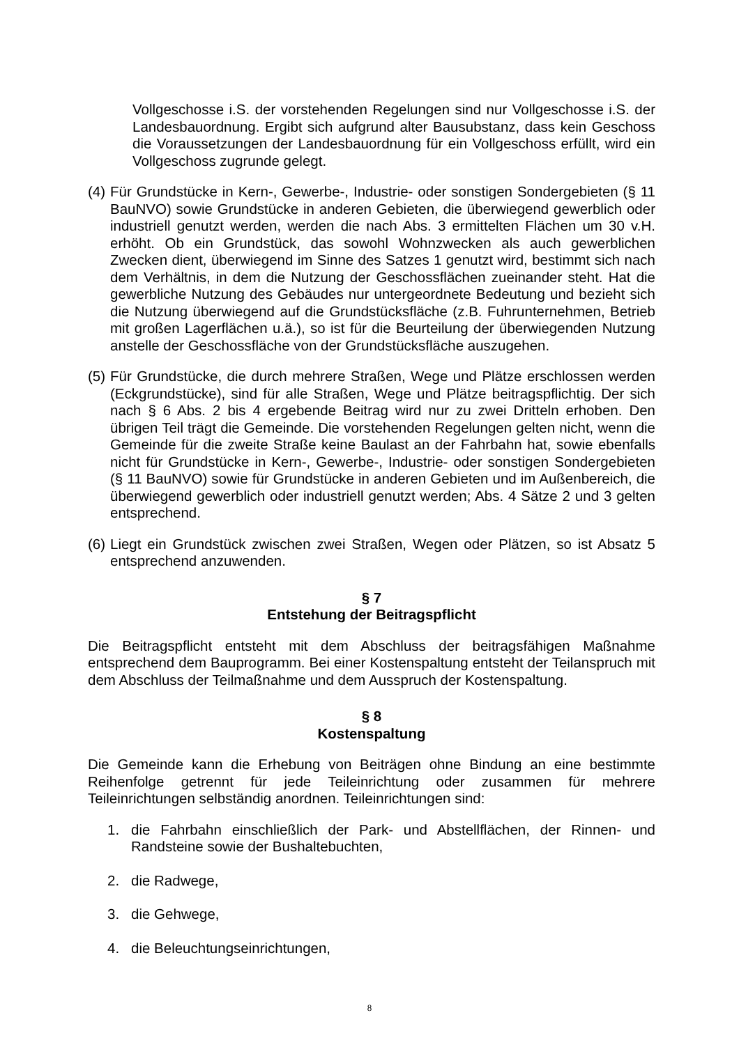Vollgeschosse i.S. der vorstehenden Regelungen sind nur Vollgeschosse i.S. der Landesbauordnung. Ergibt sich aufgrund alter Bausubstanz, dass kein Geschoss die Voraussetzungen der Landesbauordnung für ein Vollgeschoss erfüllt, wird ein Vollgeschoss zugrunde gelegt.
(4) Für Grundstücke in Kern-, Gewerbe-, Industrie- oder sonstigen Sondergebieten (§ 11 BauNVO) sowie Grundstücke in anderen Gebieten, die überwiegend gewerblich oder industriell genutzt werden, werden die nach Abs. 3 ermittelten Flächen um 30 v.H. erhöht. Ob ein Grundstück, das sowohl Wohnzwecken als auch gewerblichen Zwecken dient, überwiegend im Sinne des Satzes 1 genutzt wird, bestimmt sich nach dem Verhältnis, in dem die Nutzung der Geschossflächen zueinander steht. Hat die gewerbliche Nutzung des Gebäudes nur untergeordnete Bedeutung und bezieht sich die Nutzung überwiegend auf die Grundstücksfläche (z.B. Fuhrunternehmen, Betrieb mit großen Lagerflächen u.ä.), so ist für die Beurteilung der überwiegenden Nutzung anstelle der Geschossfläche von der Grundstücksfläche auszugehen.
(5) Für Grundstücke, die durch mehrere Straßen, Wege und Plätze erschlossen werden (Eckgrundstücke), sind für alle Straßen, Wege und Plätze beitragspflichtig. Der sich nach § 6 Abs. 2 bis 4 ergebende Beitrag wird nur zu zwei Dritteln erhoben. Den übrigen Teil trägt die Gemeinde. Die vorstehenden Regelungen gelten nicht, wenn die Gemeinde für die zweite Straße keine Baulast an der Fahrbahn hat, sowie ebenfalls nicht für Grundstücke in Kern-, Gewerbe-, Industrie- oder sonstigen Sondergebieten (§ 11 BauNVO) sowie für Grundstücke in anderen Gebieten und im Außenbereich, die überwiegend gewerblich oder industriell genutzt werden; Abs. 4 Sätze 2 und 3 gelten entsprechend.
(6) Liegt ein Grundstück zwischen zwei Straßen, Wegen oder Plätzen, so ist Absatz 5 entsprechend anzuwenden.
§ 7
Entstehung der Beitragspflicht
Die Beitragspflicht entsteht mit dem Abschluss der beitragsfähigen Maßnahme entsprechend dem Bauprogramm. Bei einer Kostenspaltung entsteht der Teilanspruch mit dem Abschluss der Teilmaßnahme und dem Ausspruch der Kostenspaltung.
§ 8
Kostenspaltung
Die Gemeinde kann die Erhebung von Beiträgen ohne Bindung an eine bestimmte Reihenfolge getrennt für jede Teileinrichtung oder zusammen für mehrere Teileinrichtungen selbständig anordnen. Teileinrichtungen sind:
1. die Fahrbahn einschließlich der Park- und Abstellflächen, der Rinnen- und Randsteine sowie der Bushaltebuchten,
2. die Radwege,
3. die Gehwege,
4. die Beleuchtungseinrichtungen,
8